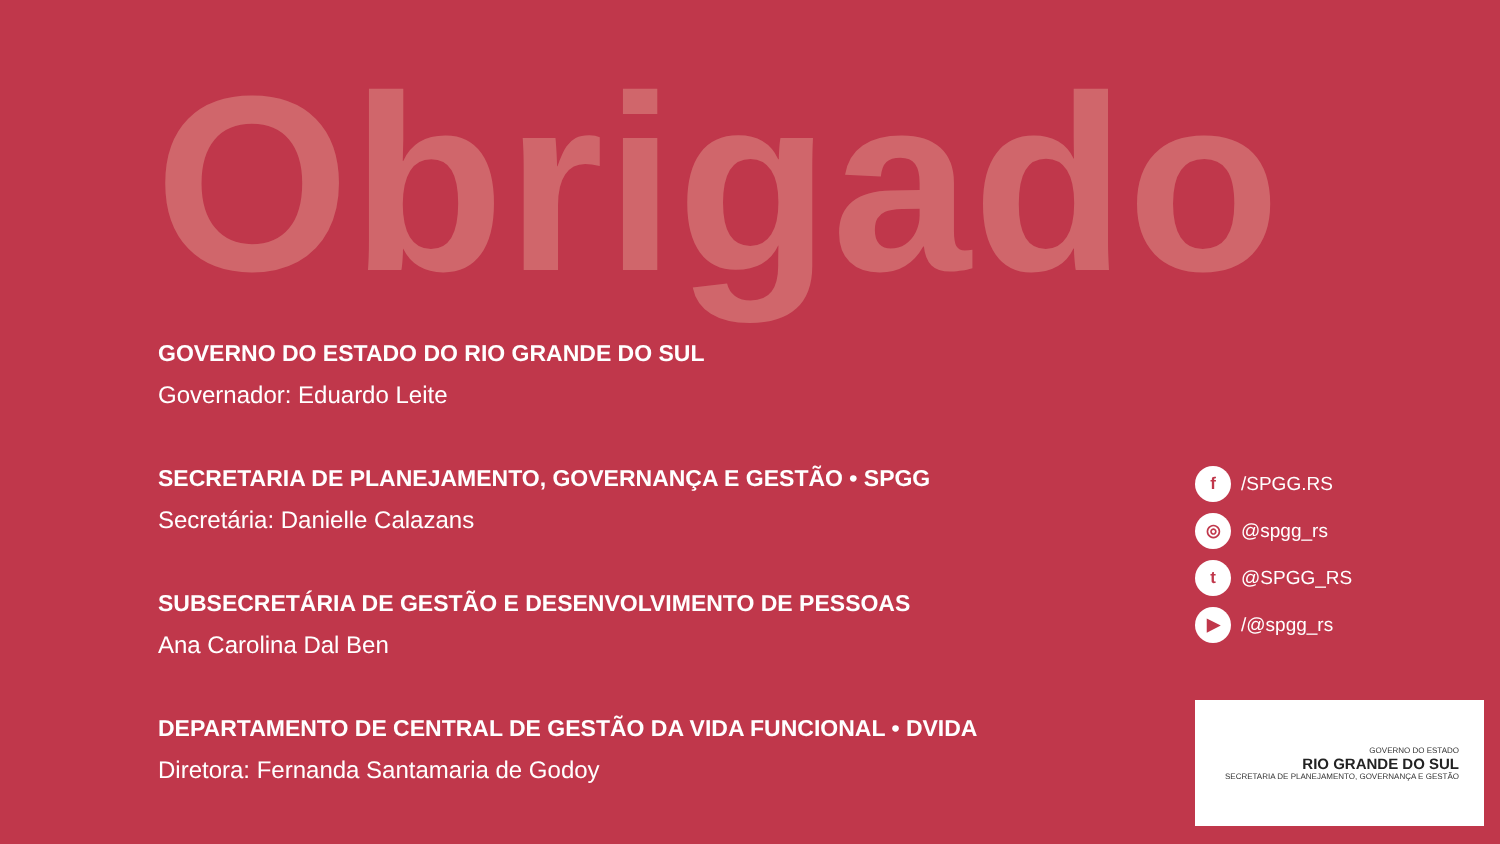Obrigado
GOVERNO DO ESTADO DO RIO GRANDE DO SUL
Governador: Eduardo Leite
SECRETARIA DE PLANEJAMENTO, GOVERNANÇA E GESTÃO • SPGG
Secretária: Danielle Calazans
SUBSECRETÁRIA DE GESTÃO E DESENVOLVIMENTO DE PESSOAS
Ana Carolina Dal Ben
DEPARTAMENTO DE CENTRAL DE GESTÃO DA VIDA FUNCIONAL • DVIDA
Diretora: Fernanda Santamaria de Godoy
f /SPGG.RS
◎ @spgg_rs
t @SPGG_RS
▶ /@spgg_rs
GOVERNO DO ESTADO
RIO GRANDE DO SUL
SECRETARIA DE PLANEJAMENTO, GOVERNANÇA E GESTÃO